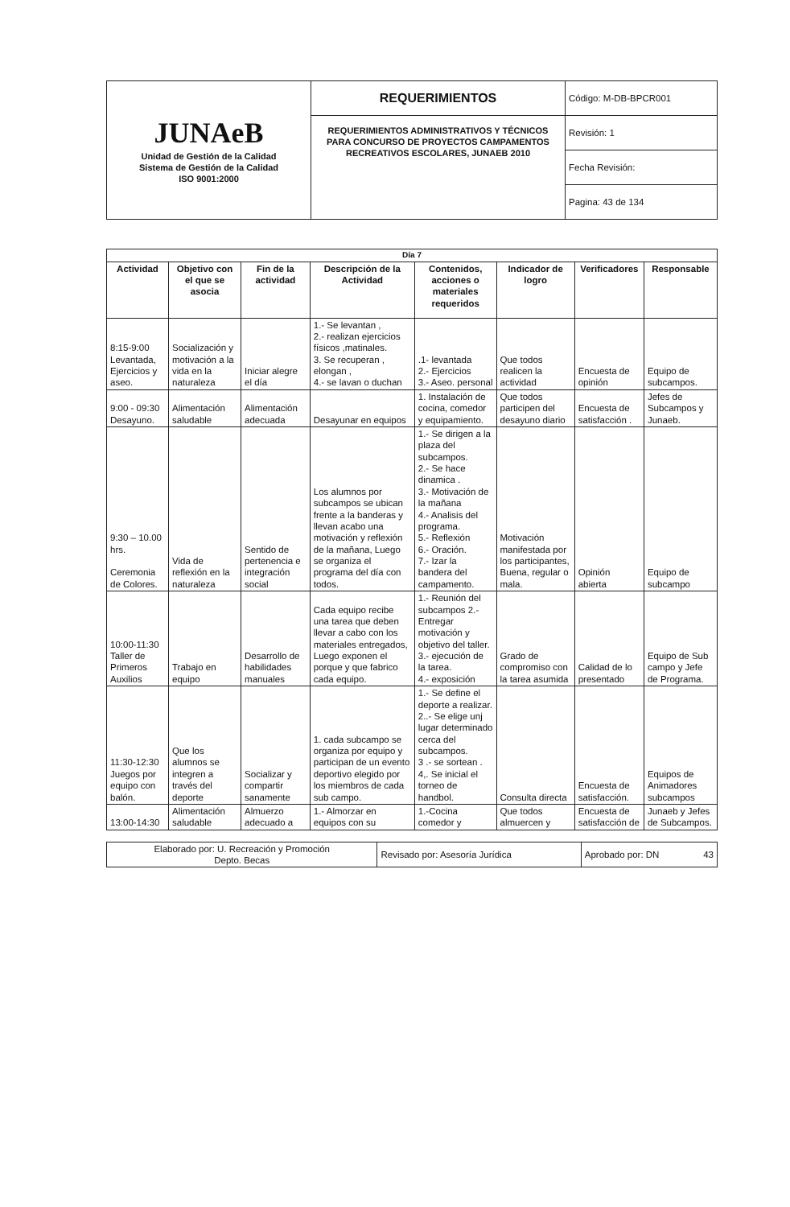| JUNAeB Unidad de Gestión de la Calidad Sistema de Gestión de la Calidad ISO 9001:2000 | REQUERIMIENTOS | Código: M-DB-BPCR001 |
| | REQUERIMIENTOS ADMINISTRATIVOS Y TÉCNICOS PARA CONCURSO DE PROYECTOS CAMPAMENTOS RECREATIVOS ESCOLARES, JUNAEB 2010 | Revisión: 1 |
| | | Fecha Revisión: |
| | | Pagina: 43 de 134 |
| Día 7 | | | | | | | |
| --- | --- | --- | --- | --- | --- | --- | --- |
| Actividad | Objetivo con el que se asocia | Fin de la actividad | Descripción de la Actividad | Contenidos, acciones o materiales requeridos | Indicador de logro | Verificadores | Responsable |
| 8:15-9:00 Levantada, Ejercicios y aseo. | Socialización y motivación a la vida en la naturaleza | Iniciar alegre el día | 1.- Se levantan , 2.- realizan ejercicios físicos ,matinales. 3. Se recuperan , elongan , 4.- se lavan o duchan | .1- levantada 2.- Ejercicios 3.- Aseo. personal | Que todos realicen la actividad | Encuesta de opinión | Equipo de subcampos. |
| 9:00 - 09:30 Desayuno. | Alimentación saludable | Alimentación adecuada | Desayunar en equipos | 1. Instalación de cocina, comedor y equipamiento. | Que todos participen del desayuno diario | Encuesta de satisfacción . | Jefes de Subcampos y Junaeb. |
| 9:30 – 10.00 hrs. Ceremonia de Colores. | Vida de reflexión en la naturaleza | Sentido de pertenencia e integración social | Los alumnos por subcampos se ubican frente a la banderas y llevan acabo una motivación y reflexión de la mañana, Luego se organiza el programa del día con todos. | 1.- Se dirigen a la plaza del subcampos. 2.- Se hace dinamica . 3.- Motivación de la mañana 4.- Analisis del programa. 5.- Reflexión 6.- Oración. 7.- Izar la bandera del campamento. | Motivación manifestada por los participantes, Buena, regular o mala. | Opinión abierta | Equipo de subcampo |
| 10:00-11:30 Taller de Primeros Auxilios | Trabajo en equipo | Desarrollo de habilidades manuales | Cada equipo recibe una tarea que deben llevar a cabo con los materiales entregados, Luego exponen el porque y que fabrico cada equipo. | 1.- Reunión del subcampos 2.- Entregar motivación y objetivo del taller. 3.- ejecución de la tarea. 4.- exposición | Grado de compromiso con la tarea asumida | Calidad de lo presentado | Equipo de Sub campo y Jefe de Programa. |
| 11:30-12:30 Juegos por equipo con balón. | Que los alumnos se integren a través del deporte | Socializar y compartir sanamente | 1. cada subcampo se organiza por equipo y participan de un evento deportivo elegido por los miembros de cada sub campo. | 1.- Se define el deporte a realizar. 2..- Se elige unj lugar determinado cerca del subcampos. 3 .- se sortean . 4,. Se inicial el torneo de handbol. | Consulta directa | Encuesta de satisfacción. | Equipos de Animadores subcampos |
| 13:00-14:30 | Alimentación saludable | Almuerzo adecuado a | 1.- Almorzar en equipos con su | 1.-Cocina comedor y | Que todos almuercen y | Encuesta de satisfacción de | Junaeb y Jefes de Subcampos. |
| Elaborado por: U. Recreación y Promoción Depto. Becas | Revisado por: Asesoría Jurídica | Aprobado por: DN 43 |